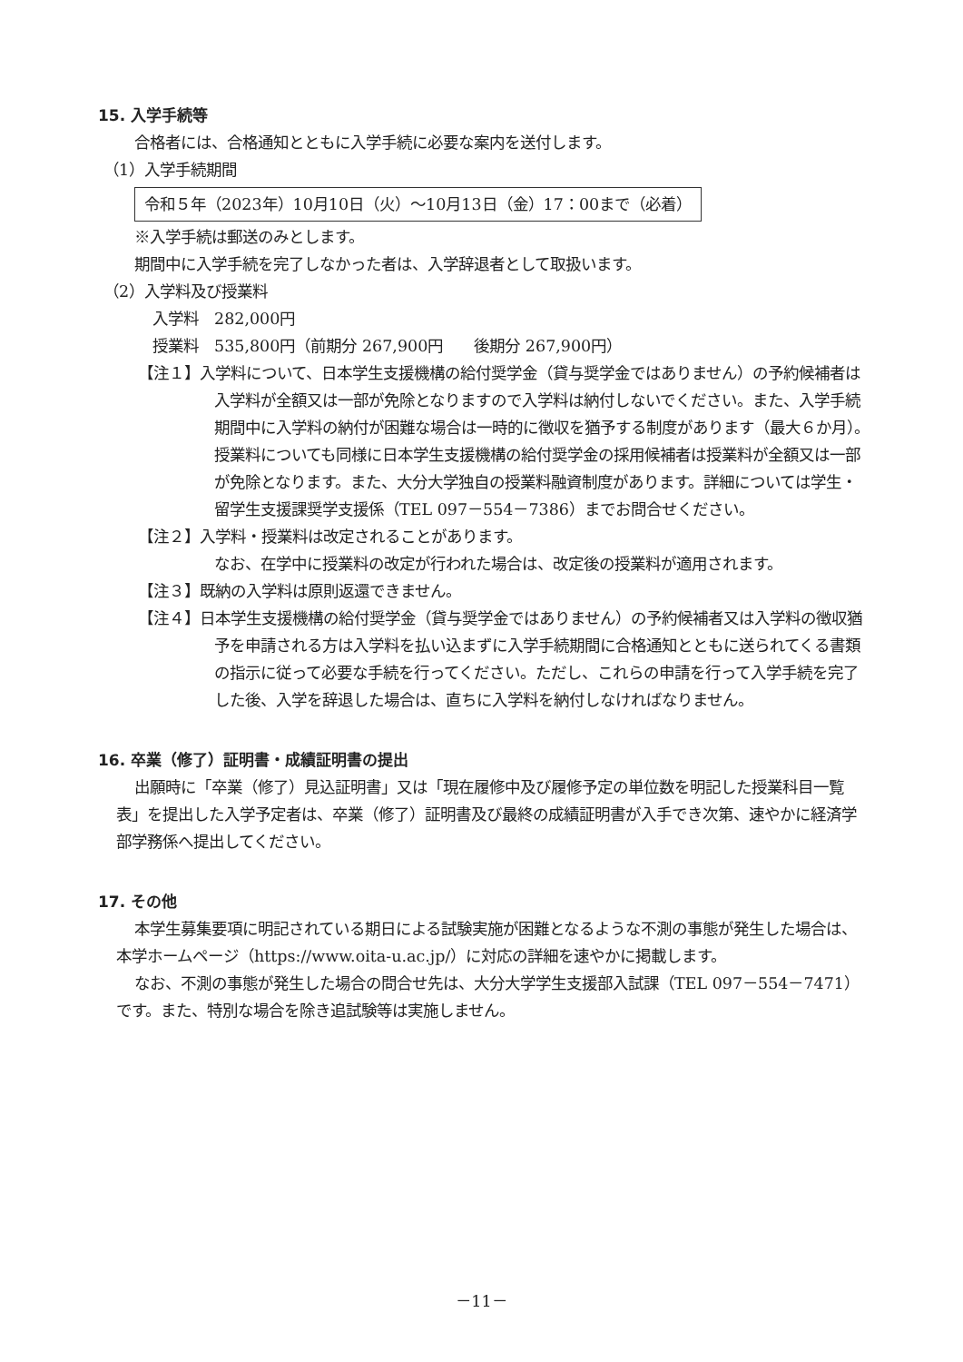15. 入学手続等
合格者には、合格通知とともに入学手続に必要な案内を送付します。
（1）入学手続期間
令和５年（2023年）10月10日（火）～10月13日（金）17：00まで（必着）
※入学手続は郵送のみとします。
期間中に入学手続を完了しなかった者は、入学辞退者として取扱います。
（2）入学料及び授業料
入学料　282,000円
授業料　535,800円（前期分 267,900円　　後期分 267,900円）
【注１】入学料について、日本学生支援機構の給付奨学金（貸与奨学金ではありません）の予約候補者は入学料が全額又は一部が免除となりますので入学料は納付しないでください。また、入学手続期間中に入学料の納付が困難な場合は一時的に徴収を猶予する制度があります（最大６か月）。授業料についても同様に日本学生支援機構の給付奨学金の採用候補者は授業料が全額又は一部が免除となります。また、大分大学独自の授業料融資制度があります。詳細については学生・留学生支援課奨学支援係（TEL 097－554－7386）までお問合せください。
【注２】入学料・授業料は改定されることがあります。
なお、在学中に授業料の改定が行われた場合は、改定後の授業料が適用されます。
【注３】既納の入学料は原則返還できません。
【注４】日本学生支援機構の給付奨学金（貸与奨学金ではありません）の予約候補者又は入学料の徴収猶予を申請される方は入学料を払い込まずに入学手続期間に合格通知とともに送られてくる書類の指示に従って必要な手続を行ってください。ただし、これらの申請を行って入学手続を完了した後、入学を辞退した場合は、直ちに入学料を納付しなければなりません。
16. 卒業（修了）証明書・成績証明書の提出
出願時に「卒業（修了）見込証明書」又は「現在履修中及び履修予定の単位数を明記した授業科目一覧表」を提出した入学予定者は、卒業（修了）証明書及び最終の成績証明書が入手でき次第、速やかに経済学部学務係へ提出してください。
17. その他
本学生募集要項に明記されている期日による試験実施が困難となるような不測の事態が発生した場合は、本学ホームページ（https://www.oita-u.ac.jp/）に対応の詳細を速やかに掲載します。
なお、不測の事態が発生した場合の問合せ先は、大分大学学生支援部入試課（TEL 097－554－7471）です。また、特別な場合を除き追試験等は実施しません。
－11－